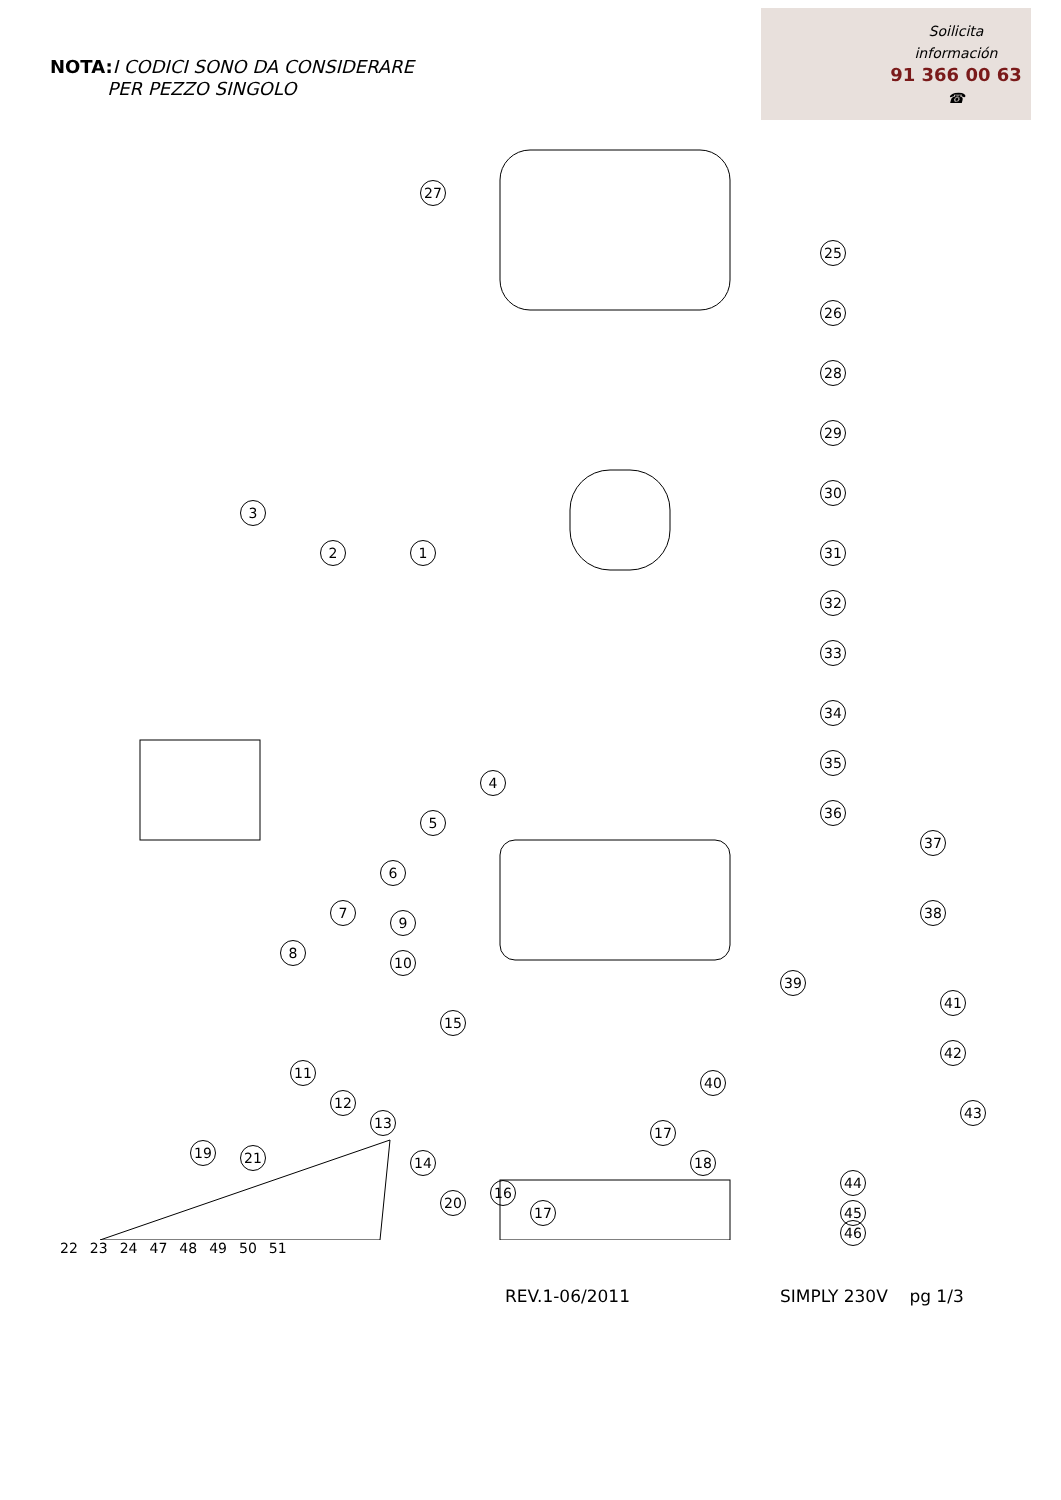NOTA: I CODICI SONO DA CONSIDERARE
PER PEZZO SINGOLO
Soilicita
información
91 366 00 63
☎
27
25
26
28
29
30
3
2 1 31
32
33
34
35
4
36
5
37
6
7 38
9
8
10
39
41
15
42
11
40
12
13
43
17
19 21 14 18
44
16
20
17 45
46
22 23 24 47 48 49 50 51
REV.1-06/2011 SIMPLY 230V pg 1/3